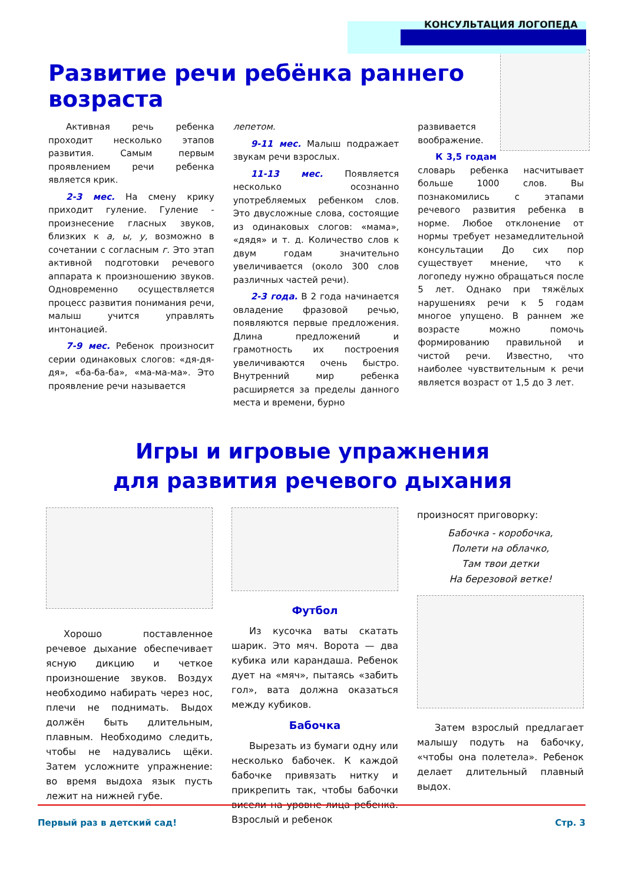КОНСУЛЬТАЦИЯ ЛОГОПЕДА
Развитие речи ребёнка раннего возраста
Активная речь ребенка проходит несколько этапов развития. Самым первым проявлением речи ребенка является крик.
2-3 мес. На смену крику приходит гуление. Гуление - произнесение гласных звуков, близких к а, ы, у, возможно в сочетании с согласным г. Это этап активной подготовки речевого аппарата к произношению звуков. Одновременно осуществляется процесс развития понимания речи, малыш учится управлять интонацией.
7-9 мес. Ребенок произносит серии одинаковых слогов: «дя-дя-дя», «ба-ба-ба», «ма-ма-ма». Это проявление речи называется
лепетом.
9-11 мес. Малыш подражает звукам речи взрослых.
11-13 мес. Появляется несколько осознанно употребляемых ребенком слов. Это двусложные слова, состоящие из одинаковых слогов: «мама», «дядя» и т. д. Количество слов к двум годам значительно увеличивается (около 300 слов различных частей речи).
2-3 года. В 2 года начинается овладение фразовой речью, появляются первые предложения. Длина предложений и грамотность их построения увеличиваются очень быстро. Внутренний мир ребенка расширяется за пределы данного места и времени, бурно
развивается воображение.
К 3,5 годам словарь ребенка насчитывает больше 1000 слов. Вы познакомились с этапами речевого развития ребенка в норме. Любое отклонение от нормы требует незамедлительной консультации До сих пор существует мнение, что к логопеду нужно обращаться после 5 лет. Однако при тяжёлых нарушениях речи к 5 годам многое упущено. В раннем же возрасте можно помочь формированию правильной и чистой речи. Известно, что наиболее чувствительным к речи является возраст от 1,5 до 3 лет.
Игры и игровые упражнения
для развития речевого дыхания
Хорошо поставленное речевое дыхание обеспечивает ясную дикцию и четкое произношение звуков. Воздух необходимо набирать через нос, плечи не поднимать. Выдох должён быть длительным, плавным. Необходимо следить, чтобы не надувались щёки. Затем усложните упражнение: во время выдоха язык пусть лежит на нижней губе.
Футбол
Из кусочка ваты скатать шарик. Это мяч. Ворота — два кубика или карандаша. Ребенок дует на «мяч», пытаясь «забить гол», вата должна оказаться между кубиков.
Бабочка
Вырезать из бумаги одну или несколько бабочек. К каждой бабочке привязать нитку и прикрепить так, чтобы бабочки висели на уровне лица ребенка. Взрослый и ребенок
произносят приговорку:
Бабочка - коробочка,
Полети на облачко,
Там твои детки
На березовой ветке!
Затем взрослый предлагает малышу подуть на бабочку, «чтобы она полетела». Ребенок делает длительный плавный выдох.
Первый раз в детский сад! Стр. 3